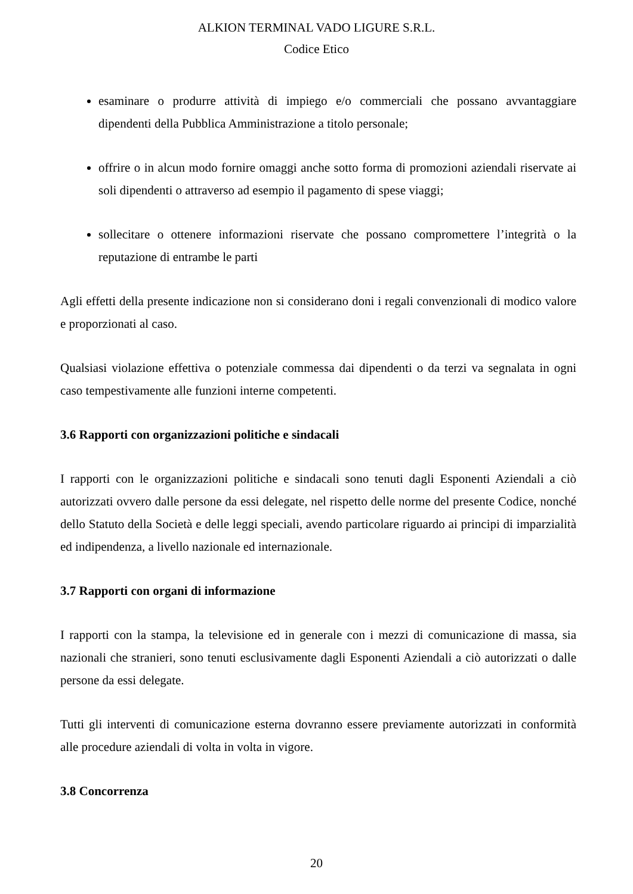ALKION TERMINAL VADO LIGURE S.R.L.
Codice Etico
esaminare o produrre attività di impiego e/o commerciali che possano avvantaggiare dipendenti della Pubblica Amministrazione a titolo personale;
offrire o in alcun modo fornire omaggi anche sotto forma di promozioni aziendali riservate ai soli dipendenti o attraverso ad esempio il pagamento di spese viaggi;
sollecitare o ottenere informazioni riservate che possano compromettere l’integrità o la reputazione di entrambe le parti
Agli effetti della presente indicazione non si considerano doni i regali convenzionali di modico valore e proporzionati al caso.
Qualsiasi violazione effettiva o potenziale commessa dai dipendenti o da terzi va segnalata in ogni caso tempestivamente alle funzioni interne competenti.
3.6 Rapporti con organizzazioni politiche e sindacali
I rapporti con le organizzazioni politiche e sindacali sono tenuti dagli Esponenti Aziendali a ciò autorizzati ovvero dalle persone da essi delegate, nel rispetto delle norme del presente Codice, nonché dello Statuto della Società e delle leggi speciali, avendo particolare riguardo ai principi di imparzialità ed indipendenza, a livello nazionale ed internazionale.
3.7 Rapporti con organi di informazione
I rapporti con la stampa, la televisione ed in generale con i mezzi di comunicazione di massa, sia nazionali che stranieri, sono tenuti esclusivamente dagli Esponenti Aziendali a ciò autorizzati o dalle persone da essi delegate.
Tutti gli interventi di comunicazione esterna dovranno essere previamente autorizzati in conformità alle procedure aziendali di volta in volta in vigore.
3.8 Concorrenza
20